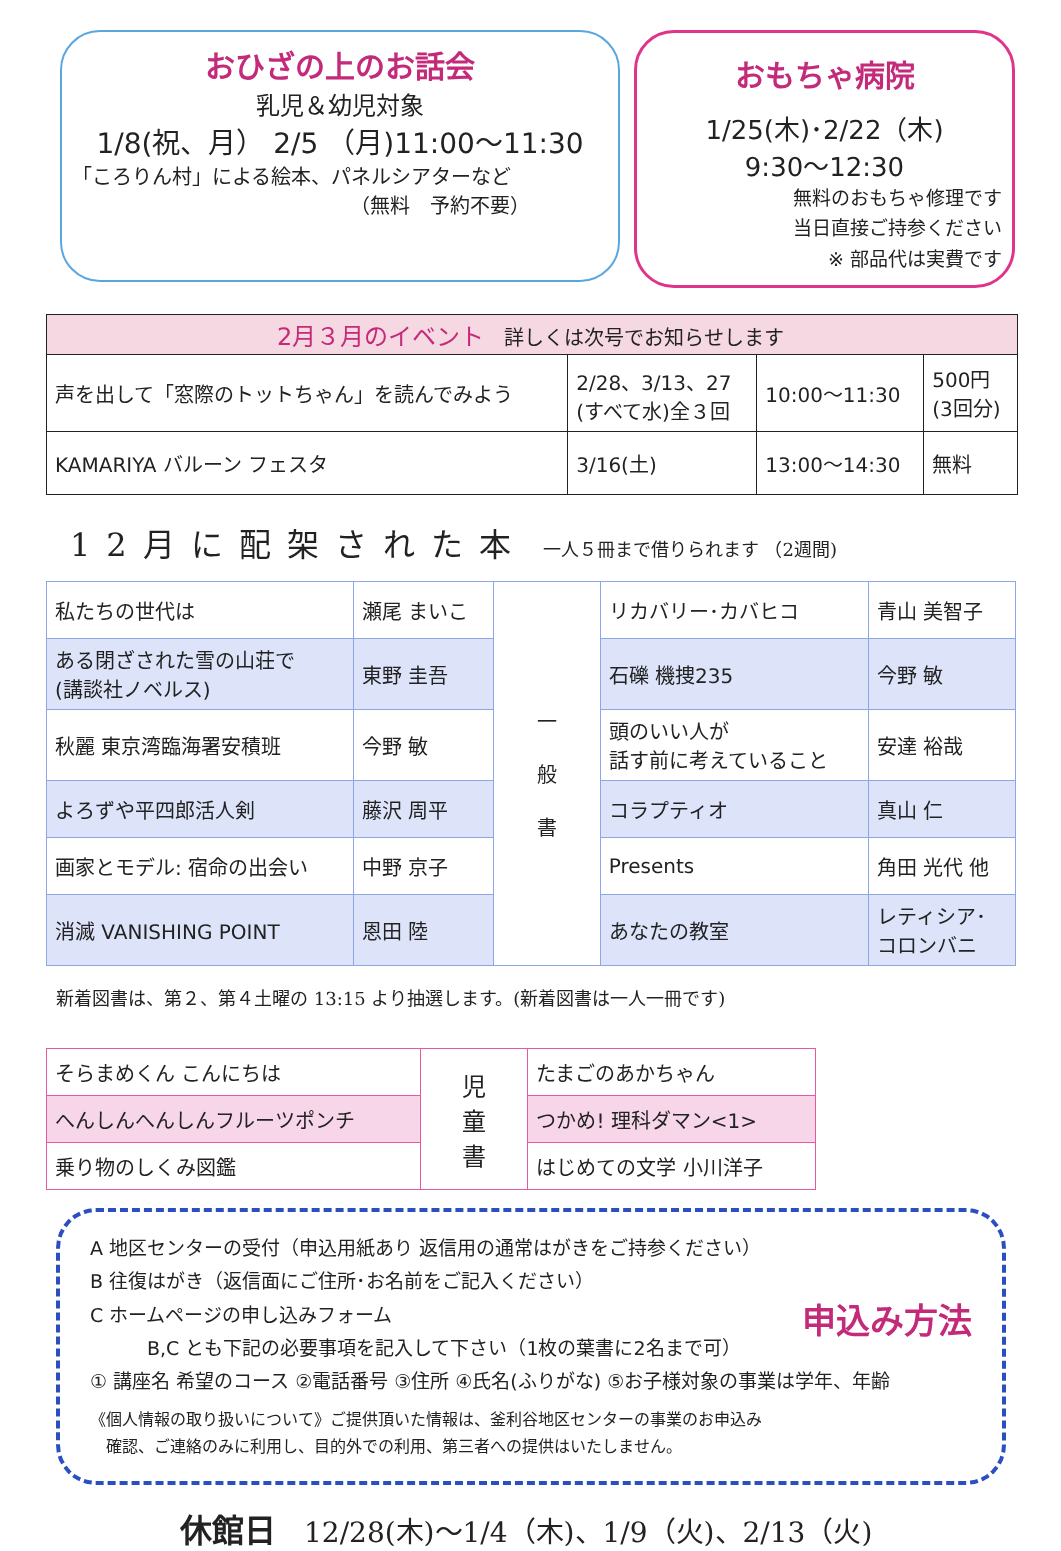おひざの上のお話会
乳児＆幼児対象
1/8(祝、月） 2/5 （月)11:00～11:30
「ころりん村」による絵本、パネルシアターなど
（無料　予約不要）
おもちゃ病院
1/25(木)･2/22（木)
9:30～12:30
無料のおもちゃ修理です
当日直接ご持参ください
※ 部品代は実費です
| 2月３月のイベント 詳しくは次号でお知らせします | | | |
| --- | --- | --- | --- |
| 声を出して「窓際のトットちゃん」を読んでみよう | 2/28、3/13、27 (すべて水)全３回 | 10:00～11:30 | 500円 (3回分) |
| KAMARIYA バルーン フェスタ | 3/16(土) | 13:00～14:30 | 無料 |
12月に配架された本　一人５冊まで借りられます （2週間)
| 私たちの世代は | 瀬尾 まいこ | 一 般 書 | リカバリー･カバヒコ | 青山 美智子 |
| ある閉ざされた雪の山荘で (講談社ノベルス) | 東野 圭吾 | | 石礫 機捜235 | 今野 敏 |
| 秋麗 東京湾臨海署安積班 | 今野 敏 | | 頭のいい人が 話す前に考えていること | 安達 裕哉 |
| よろずや平四郎活人剣 | 藤沢 周平 | | コラプティオ | 真山 仁 |
| 画家とモデル: 宿命の出会い | 中野 京子 | | Presents | 角田 光代 他 |
| 消滅 VANISHING POINT | 恩田 陸 | | あなたの教室 | レティシア･ コロンバニ |
新着図書は、第２、第４土曜の 13:15 より抽選します。(新着図書は一人一冊です)
| そらまめくん こんにちは | 児 童 書 | たまごのあかちゃん |
| へんしんへんしんフルーツポンチ | | つかめ! 理科ダマン<1> |
| 乗り物のしくみ図鑑 | | はじめての文学 小川洋子 |
申込み方法
A 地区センターの受付（申込用紙あり 返信用の通常はがきをご持参ください）
B 往復はがき（返信面にご住所･お名前をご記入ください）
C ホームページの申し込みフォーム
　　　B,C とも下記の必要事項を記入して下さい（1枚の葉書に2名まで可）
① 講座名 希望のコース ②電話番号 ③住所 ④氏名(ふりがな) ⑤お子様対象の事業は学年、年齢
《個人情報の取り扱いについて》ご提供頂いた情報は、釜利谷地区センターの事業のお申込み
　確認、ご連絡のみに利用し、目的外での利用、第三者への提供はいたしません。
休館日　12/28(木)～1/4（木)、1/9（火)、2/13（火)